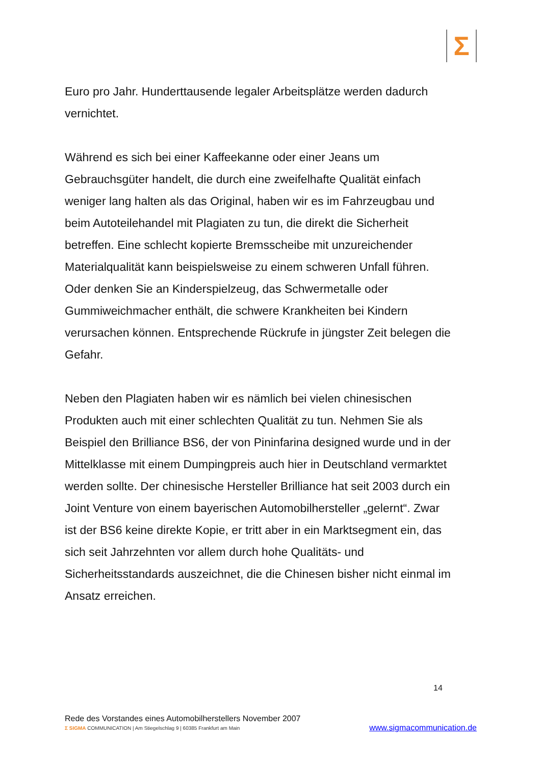Σ
Euro pro Jahr. Hunderttausende legaler Arbeitsplätze werden dadurch vernichtet.
Während es sich bei einer Kaffeekanne oder einer Jeans um Gebrauchsgüter handelt, die durch eine zweifelhafte Qualität einfach weniger lang halten als das Original, haben wir es im Fahrzeugbau und beim Autoteilehandel mit Plagiaten zu tun, die direkt die Sicherheit betreffen. Eine schlecht kopierte Bremsscheibe mit unzureichender Materialqualität kann beispielsweise zu einem schweren Unfall führen. Oder denken Sie an Kinderspielzeug, das Schwermetalle oder Gummiweichmacher enthält, die schwere Krankheiten bei Kindern verursachen können. Entsprechende Rückrufe in jüngster Zeit belegen die Gefahr.
Neben den Plagiaten haben wir es nämlich bei vielen chinesischen Produkten auch mit einer schlechten Qualität zu tun. Nehmen Sie als Beispiel den Brilliance BS6, der von Pininfarina designed wurde und in der Mittelklasse mit einem Dumpingpreis auch hier in Deutschland vermarktet werden sollte. Der chinesische Hersteller Brilliance hat seit 2003 durch ein Joint Venture von einem bayerischen Automobilhersteller „gelernt“. Zwar ist der BS6 keine direkte Kopie, er tritt aber in ein Marktsegment ein, das sich seit Jahrzehnten vor allem durch hohe Qualitäts- und Sicherheitsstandards auszeichnet, die die Chinesen bisher nicht einmal im Ansatz erreichen.
14
Rede des Vorstandes eines Automobilherstellers November 2007
Σ SIGMA COMMUNICATION | Am Stiegelschlag 9 | 60385 Frankfurt am Main
www.sigmacommunication.de